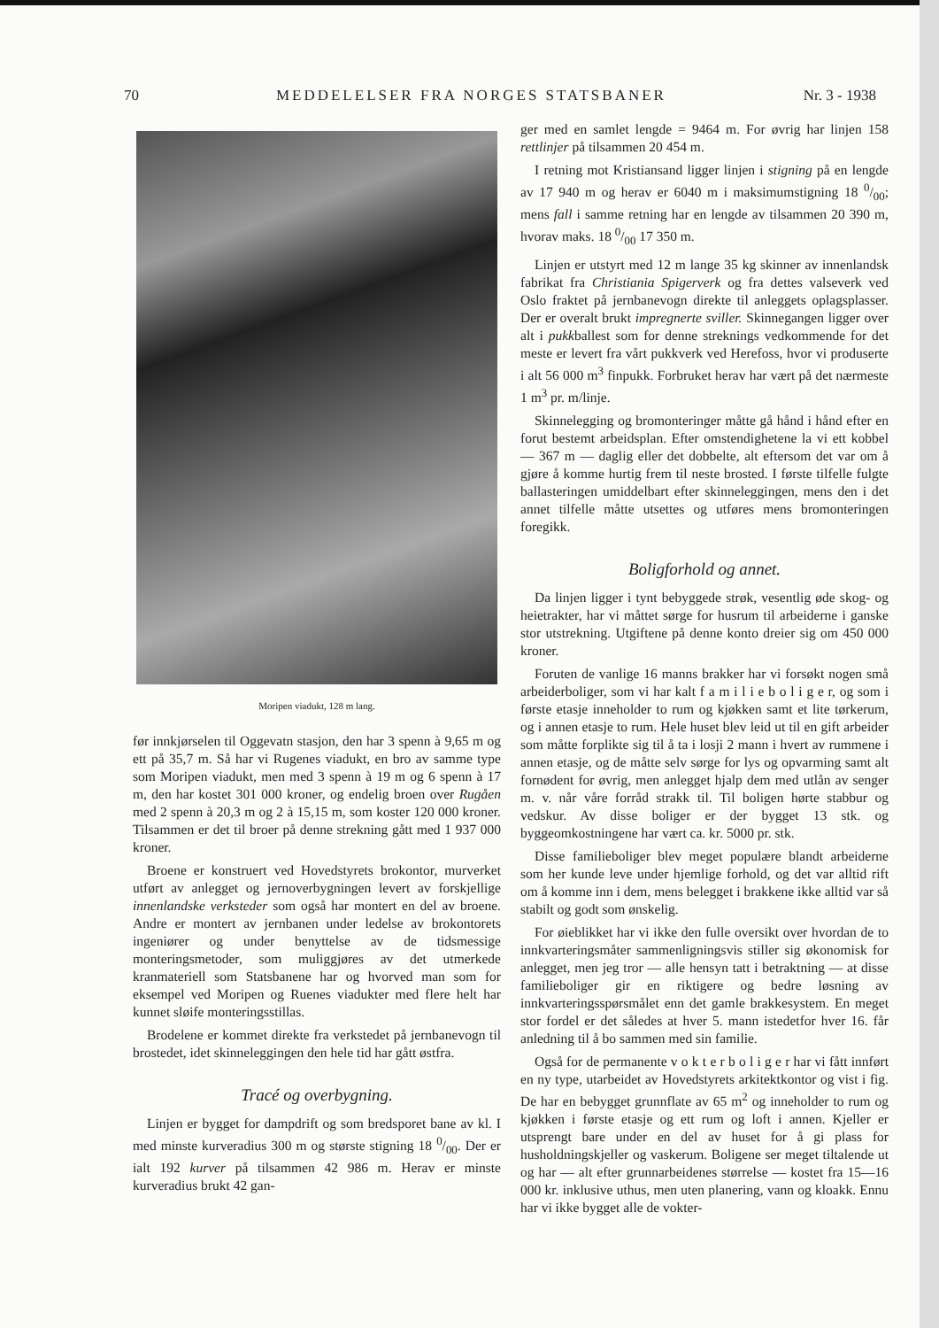70 MEDDELELSER FRA NORGES STATSBANER Nr. 3 - 1938
Moripen viadukt, 128 m lang.
før innkjørselen til Oggevatn stasjon, den har 3 spenn à 9,65 m og ett på 35,7 m. Så har vi Rugenes viadukt, en bro av samme type som Moripen viadukt, men med 3 spenn à 19 m og 6 spenn à 17 m, den har kostet 301 000 kroner, og endelig broen over Rugåen med 2 spenn à 20,3 m og 2 à 15,15 m, som koster 120 000 kroner. Tilsammen er det til broer på denne strekning gått med 1 937 000 kroner.
Broene er konstruert ved Hovedstyrets brokontor, murverket utført av anlegget og jernoverbygningen levert av forskjellige innenlandske verksteder som også har montert en del av broene. Andre er montert av jernbanen under ledelse av brokontorets ingeniører og under benyttelse av de tidsmessige monteringsmetoder, som muliggjøres av det utmerkede kranmateriell som Statsbanene har og hvorved man som for eksempel ved Moripen og Ruenes viadukter med flere helt har kunnet sløife monteringsstillas.
Brodelene er kommet direkte fra verkstedet på jernbanevogn til brostedet, idet skinneleggingen den hele tid har gått østfra.
Tracé og overbygning.
Linjen er bygget for dampdrift og som bredsporet bane av kl. I med minste kurveradius 300 m og største stigning 18 0/00. Der er ialt 192 kurver på tilsammen 42 986 m. Herav er minste kurveradius brukt 42 gan-
ger med en samlet lengde = 9464 m. For øvrig har linjen 158 rettlinjer på tilsammen 20 454 m.
I retning mot Kristiansand ligger linjen i stigning på en lengde av 17 940 m og herav er 6040 m i maksimumstigning 18 0/00; mens fall i samme retning har en lengde av tilsammen 20 390 m, hvorav maks. 18 0/00 17 350 m.
Linjen er utstyrt med 12 m lange 35 kg skinner av innenlandsk fabrikat fra Christiania Spigerverk og fra dettes valseverk ved Oslo fraktet på jernbanevogn direkte til anleggets oplagsplasser. Der er overalt brukt impregnerte sviller. Skinnegangen ligger over alt i pukkballest som for denne streknings vedkommende for det meste er levert fra vårt pukkverk ved Herefoss, hvor vi produserte i alt 56 000 m<sup>3</sup> finpukk. Forbruket herav har vært på det nærmeste 1 m<sup>3</sup> pr. m/linje.
Skinnelegging og bromonteringer måtte gå hånd i hånd efter en forut bestemt arbeidsplan. Efter omstendighetene la vi ett kobbel — 367 m — daglig eller det dobbelte, alt eftersom det var om å gjøre å komme hurtig frem til neste brosted. I første tilfelle fulgte ballasteringen umiddelbart efter skinneleggingen, mens den i det annet tilfelle måtte utsettes og utføres mens bromonteringen foregikk.
Boligforhold og annet.
Da linjen ligger i tynt bebyggede strøk, vesentlig øde skog- og heietrakter, har vi måttet sørge for husrum til arbeiderne i ganske stor utstrekning. Utgiftene på denne konto dreier sig om 450 000 kroner.
Foruten de vanlige 16 manns brakker har vi forsøkt nogen små arbeiderboliger, som vi har kalt f a m i l i e b o l i g e r, og som i første etasje inneholder to rum og kjøkken samt et lite tørkerum, og i annen etasje to rum. Hele huset blev leid ut til en gift arbeider som måtte forplikte sig til å ta i losji 2 mann i hvert av rummene i annen etasje, og de måtte selv sørge for lys og opvarming samt alt fornødent for øvrig, men anlegget hjalp dem med utlån av senger m. v. når våre forråd strakk til. Til boligen hørte stabbur og vedskur. Av disse boliger er der bygget 13 stk. og byggeomkostningene har vært ca. kr. 5000 pr. stk.
Disse familieboliger blev meget populære blandt arbeiderne som her kunde leve under hjemlige forhold, og det var alltid rift om å komme inn i dem, mens belegget i brakkene ikke alltid var så stabilt og godt som ønskelig.
For øieblikket har vi ikke den fulle oversikt over hvordan de to innkvarteringsmåter sammenligningsvis stiller sig økonomisk for anlegget, men jeg tror — alle hensyn tatt i betraktning — at disse familieboliger gir en riktigere og bedre løsning av innkvarteringsspørsmålet enn det gamle brakkesystem. En meget stor fordel er det således at hver 5. mann istedetfor hver 16. får anledning til å bo sammen med sin familie.
Også for de permanente v o k t e r b o l i g e r har vi fått innført en ny type, utarbeidet av Hovedstyrets arkitektkontor og vist i fig. De har en bebygget grunnflate av 65 m<sup>2</sup> og inneholder to rum og kjøkken i første etasje og ett rum og loft i annen. Kjeller er utsprengt bare under en del av huset for å gi plass for husholdningskjeller og vaskerum. Boligene ser meget tiltalende ut og har — alt efter grunnarbeidenes størrelse — kostet fra 15—16 000 kr. inklusive uthus, men uten planering, vann og kloakk. Ennu har vi ikke bygget alle de vokter-